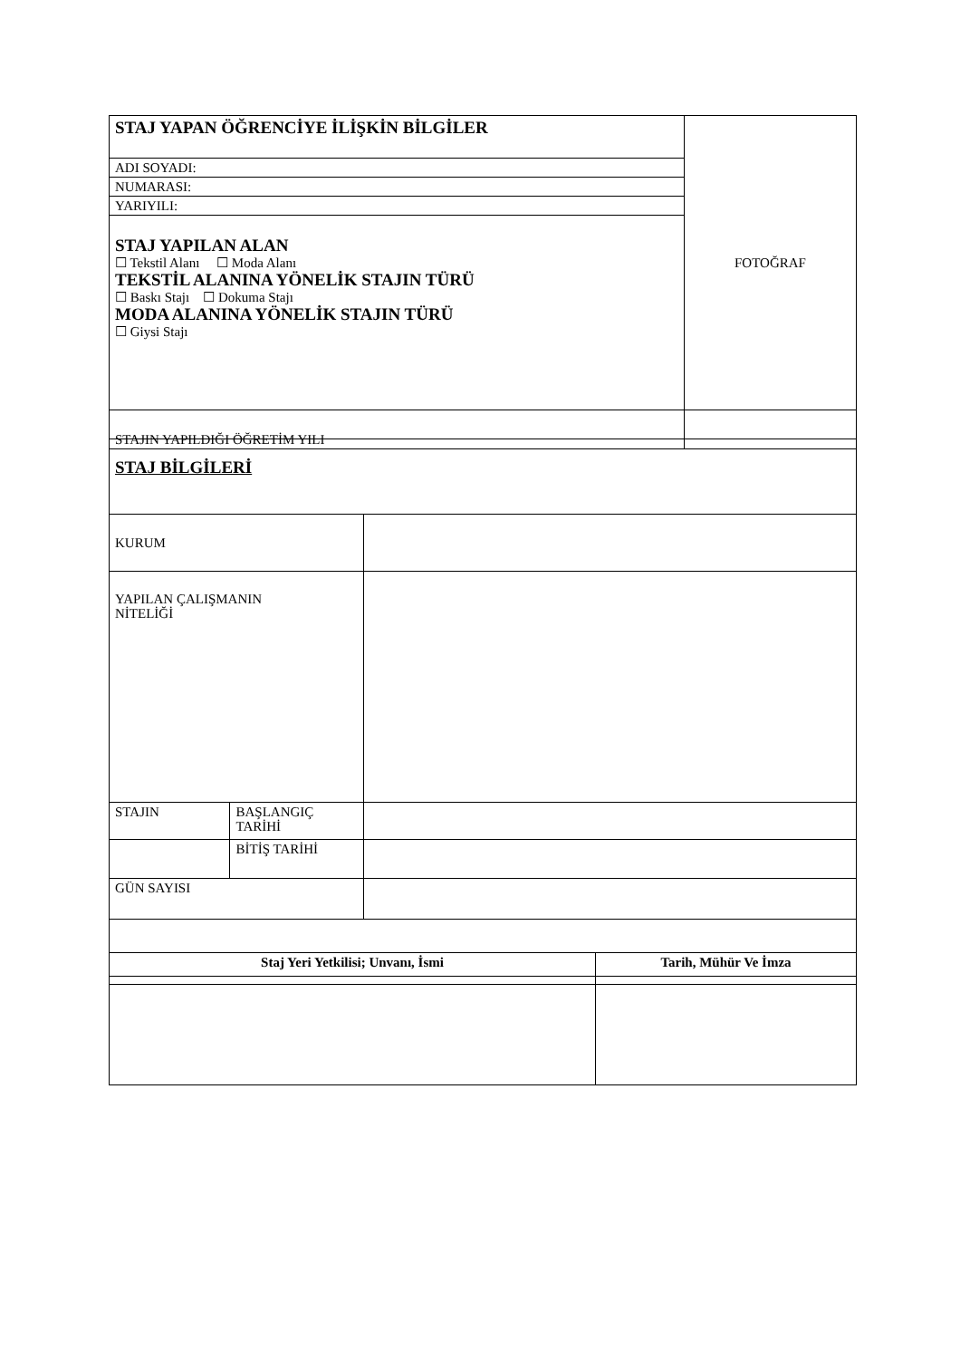| STAJ YAPAN ÖĞRENCİYE İLİŞKİN BİLGİLER | FOTOĞRAF |
| ADI SOYADI: | |
| NUMARASI: | |
| YARIYILI: | |
| STAJ YAPILAN ALAN ☐ Tekstil Alanı ☐ Moda Alanı TEKSTİL ALANINA YÖNELİK STAJIN TÜRÜ ☐ Baskı Stajı ☐ Dokuma Stajı MODA ALANINA YÖNELİK STAJIN TÜRÜ ☐ Giysi Stajı | |
| STAJIN YAPILDIĞI ÖĞRETİM YILI | |
| STAJ BİLGİLERİ | | |
| KURUM | | |
| YAPILAN ÇALIŞMANIN NİTELİĞİ | | |
| STAJIN | BAŞLANGIÇ TARİHİ | |
| | BİTİŞ TARİHİ | |
| GÜN SAYISI | | |
| Staj Yeri Yetkilisi; Unvanı, İsmi | Tarih, Mühür Ve İmza |